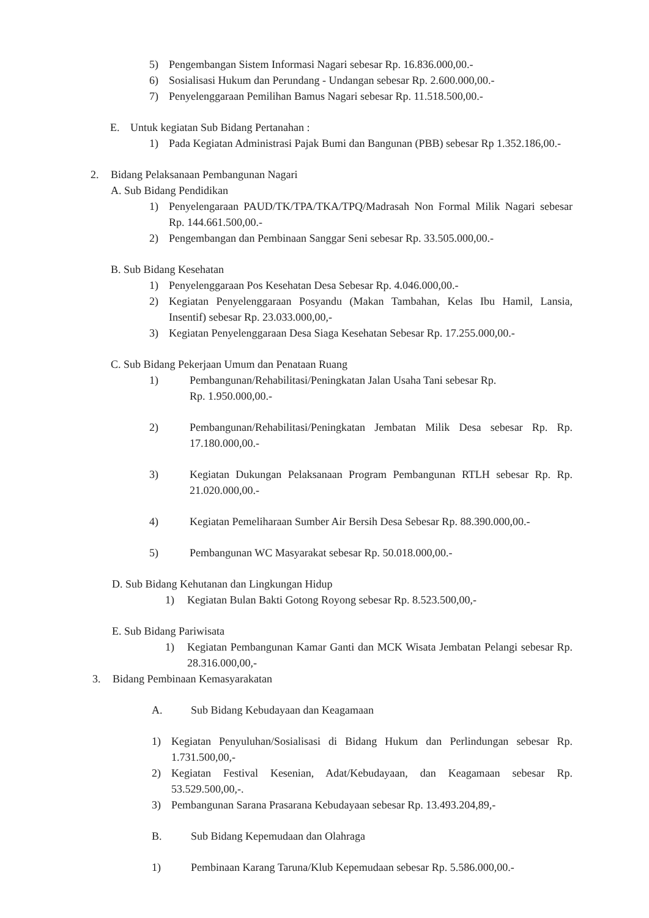5) Pengembangan Sistem Informasi Nagari sebesar Rp. 16.836.000,00.-
6) Sosialisasi Hukum dan Perundang - Undangan sebesar Rp. 2.600.000,00.-
7) Penyelenggaraan Pemilihan Bamus Nagari sebesar Rp. 11.518.500,00.-
E. Untuk kegiatan Sub Bidang Pertanahan :
1) Pada Kegiatan Administrasi Pajak Bumi dan Bangunan (PBB) sebesar Rp 1.352.186,00.-
2. Bidang Pelaksanaan Pembangunan Nagari
A. Sub Bidang Pendidikan
1) Penyelengaraan PAUD/TK/TPA/TKA/TPQ/Madrasah Non Formal Milik Nagari sebesar Rp. 144.661.500,00.-
2) Pengembangan dan Pembinaan Sanggar Seni sebesar Rp. 33.505.000,00.-
B. Sub Bidang Kesehatan
1) Penyelenggaraan Pos Kesehatan Desa Sebesar Rp. 4.046.000,00.-
2) Kegiatan Penyelenggaraan Posyandu (Makan Tambahan, Kelas Ibu Hamil, Lansia, Insentif) sebesar Rp. 23.033.000,00,-
3) Kegiatan Penyelenggaraan Desa Siaga Kesehatan Sebesar Rp. 17.255.000,00.-
C. Sub Bidang Pekerjaan Umum dan Penataan Ruang
1) Pembangunan/Rehabilitasi/Peningkatan Jalan Usaha Tani sebesar Rp.
Rp. 1.950.000,00.-
2) Pembangunan/Rehabilitasi/Peningkatan Jembatan Milik Desa sebesar Rp. Rp. 17.180.000,00.-
3) Kegiatan Dukungan Pelaksanaan Program Pembangunan RTLH sebesar Rp. Rp. 21.020.000,00.-
4) Kegiatan Pemeliharaan Sumber Air Bersih Desa Sebesar Rp. 88.390.000,00.-
5) Pembangunan WC Masyarakat sebesar Rp. 50.018.000,00.-
D. Sub Bidang Kehutanan dan Lingkungan Hidup
1) Kegiatan Bulan Bakti Gotong Royong sebesar Rp. 8.523.500,00,-
E. Sub Bidang Pariwisata
1) Kegiatan Pembangunan Kamar Ganti dan MCK Wisata Jembatan Pelangi sebesar Rp. 28.316.000,00,-
3. Bidang Pembinaan Kemasyarakatan
A. Sub Bidang Kebudayaan dan Keagamaan
1) Kegiatan Penyuluhan/Sosialisasi di Bidang Hukum dan Perlindungan sebesar Rp. 1.731.500,00,-
2) Kegiatan Festival Kesenian, Adat/Kebudayaan, dan Keagamaan sebesar Rp. 53.529.500,00,-.
3) Pembangunan Sarana Prasarana Kebudayaan sebesar Rp. 13.493.204,89,-
B. Sub Bidang Kepemudaan dan Olahraga
1) Pembinaan Karang Taruna/Klub Kepemudaan sebesar Rp. 5.586.000,00.-